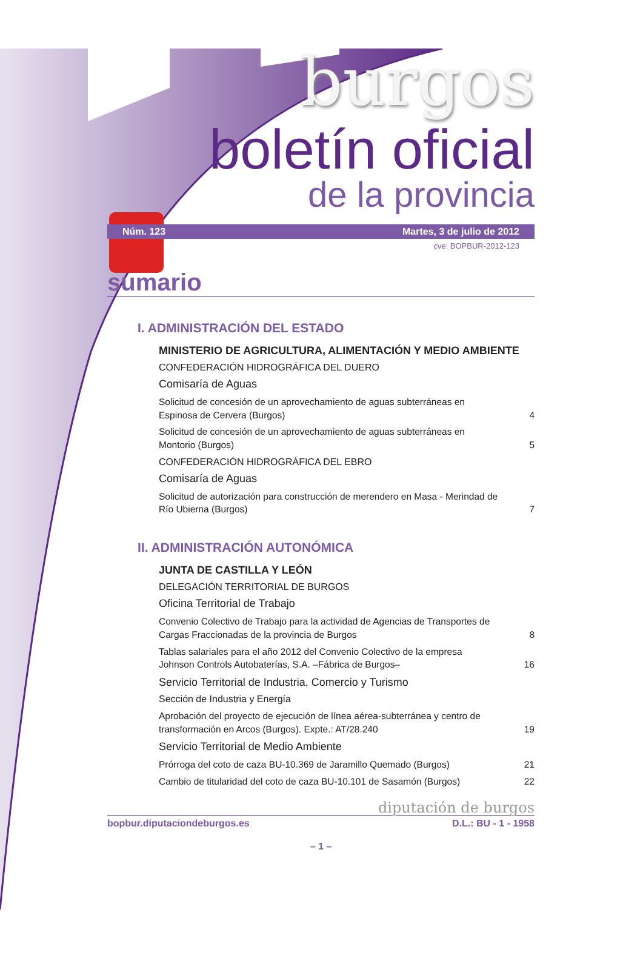burgos
boletín oficial
de la provincia
Núm. 123 Martes, 3 de julio de 2012
cve: BOPBUR-2012-123
sumario
I. ADMINISTRACIÓN DEL ESTADO
MINISTERIO DE AGRICULTURA, ALIMENTACIÓN Y MEDIO AMBIENTE
CONFEDERACIÓN HIDROGRÁFICA DEL DUERO
Comisaría de Aguas
Solicitud de concesión de un aprovechamiento de aguas subterráneas en Espinosa de Cervera (Burgos) 4
Solicitud de concesión de un aprovechamiento de aguas subterráneas en Montorio (Burgos) 5
CONFEDERACIÓN HIDROGRÁFICA DEL EBRO
Comisaría de Aguas
Solicitud de autorización para construcción de merendero en Masa - Merindad de Río Ubierna (Burgos) 7
II. ADMINISTRACIÓN AUTONÓMICA
JUNTA DE CASTILLA Y LEÓN
DELEGACIÓN TERRITORIAL DE BURGOS
Oficina Territorial de Trabajo
Convenio Colectivo de Trabajo para la actividad de Agencias de Transportes de Cargas Fraccionadas de la provincia de Burgos 8
Tablas salariales para el año 2012 del Convenio Colectivo de la empresa Johnson Controls Autobaterías, S.A. –Fábrica de Burgos– 16
Servicio Territorial de Industria, Comercio y Turismo
Sección de Industria y Energía
Aprobación del proyecto de ejecución de línea aérea-subterránea y centro de transformación en Arcos (Burgos). Expte.: AT/28.240 19
Servicio Territorial de Medio Ambiente
Prórroga del coto de caza BU-10.369 de Jaramillo Quemado (Burgos) 21
Cambio de titularidad del coto de caza BU-10.101 de Sasamón (Burgos) 22
diputación de burgos
bopbur.diputaciondeburgos.es D.L.: BU - 1 - 1958
– 1 –